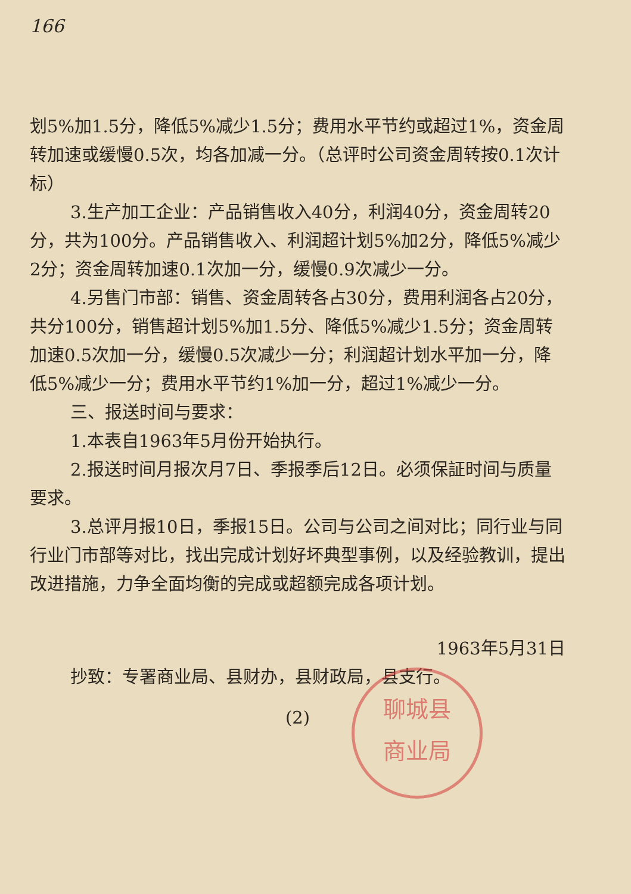166
划5%加1.5分，降低5%减少1.5分；费用水平节约或超过1%，资金周转加速或缓慢0.5次，均各加减一分。（总评时公司资金周转按0.1次计标）
3.生产加工企业：产品销售收入40分，利润40分，资金周转20分，共为100分。产品销售收入、利润超计划5%加2分，降低5%减少2分；资金周转加速0.1次加一分，缓慢0.9次减少一分。
4.另售门市部：销售、资金周转各占30分，费用利润各占20分，共分100分，销售超计划5%加1.5分、降低5%减少1.5分；资金周转加速0.5次加一分，缓慢0.5次减少一分；利润超计划水平加一分，降低5%减少一分；费用水平节约1%加一分，超过1%减少一分。
三、报送时间与要求：
1.本表自1963年5月份开始执行。
2.报送时间月报次月7日、季报季后12日。必须保証时间与质量要求。
3.总评月报10日，季报15日。公司与公司之间对比；同行业与同行业门市部等对比，找出完成计划好坏典型事例，以及经验教训，提出改进措施，力争全面均衡的完成或超额完成各项计划。
聊城县
商业局
1963年5月31日
抄致：专署商业局、县财办，县财政局，县支行。
(2)